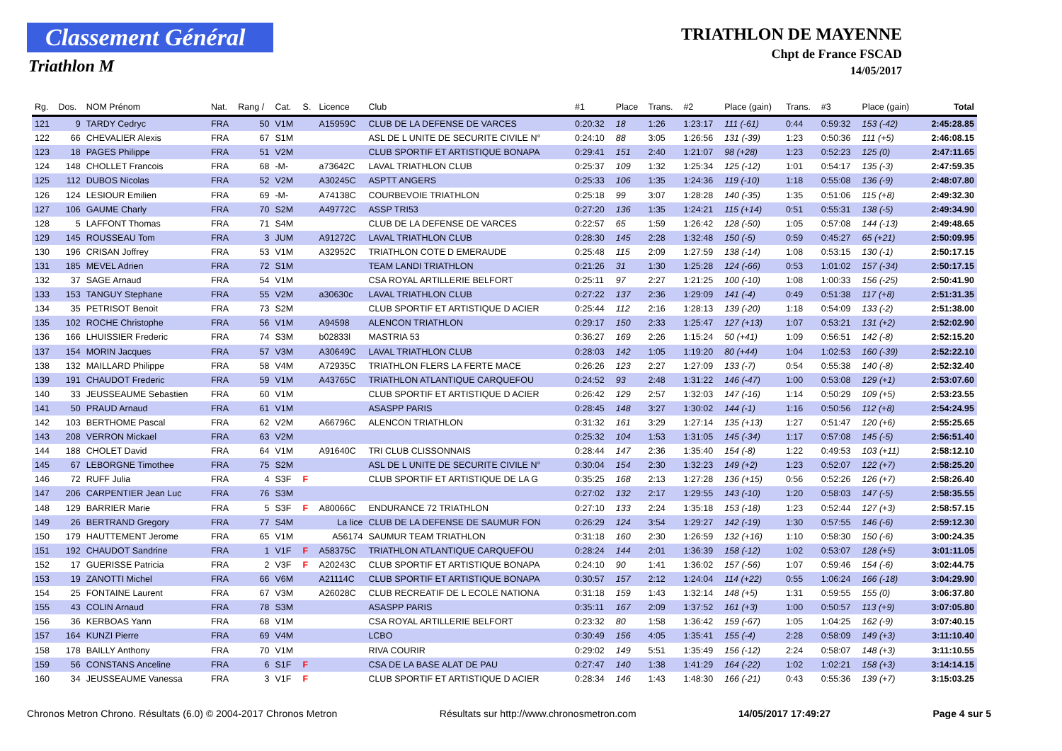Classement Général
Triathlon M
TRIATHLON DE MAYENNE
Chpt de France FSCAD
14/05/2017
| Rg. | Dos. | NOM Prénom | Nat. | Rang / | Cat. | S. | Licence | Club | #1 | Place | Trans. | #2 | Place (gain) | Trans. | #3 | Place (gain) | Total |
| --- | --- | --- | --- | --- | --- | --- | --- | --- | --- | --- | --- | --- | --- | --- | --- | --- | --- |
| 121 | 9 | TARDY Cedryc | FRA | 50 | V1M | | A15959C | CLUB DE LA DEFENSE DE VARCES | 0:20:32 | 18 | 1:26 | 1:23:17 | 111 (-61) | 0:44 | 0:59:32 | 153 (-42) | 2:45:28.85 |
| 122 | 66 | CHEVALIER Alexis | FRA | 67 | S1M | | | ASL DE L UNITE DE SECURITE CIVILE N° | 0:24:10 | 88 | 3:05 | 1:26:56 | 131 (-39) | 1:23 | 0:50:36 | 111 (+5) | 2:46:08.15 |
| 123 | 18 | PAGES Philippe | FRA | 51 | V2M | | | CLUB SPORTIF ET ARTISTIQUE BONAPA | 0:29:41 | 151 | 2:40 | 1:21:07 | 98 (+28) | 1:23 | 0:52:23 | 125 (0) | 2:47:11.65 |
| 124 | 148 | CHOLLET Francois | FRA | 68 | -M- | | a73642C | LAVAL TRIATHLON CLUB | 0:25:37 | 109 | 1:32 | 1:25:34 | 125 (-12) | 1:01 | 0:54:17 | 135 (-3) | 2:47:59.35 |
| 125 | 112 | DUBOS Nicolas | FRA | 52 | V2M | | A30245C | ASPTT ANGERS | 0:25:33 | 106 | 1:35 | 1:24:36 | 119 (-10) | 1:18 | 0:55:08 | 136 (-9) | 2:48:07.80 |
| 126 | 124 | LESIOUR Emilien | FRA | 69 | -M- | | A74138C | COURBEVOIE TRIATHLON | 0:25:18 | 99 | 3:07 | 1:28:28 | 140 (-35) | 1:35 | 0:51:06 | 115 (+8) | 2:49:32.30 |
| 127 | 106 | GAUME Charly | FRA | 70 | S2M | | A49772C | ASSP TRI53 | 0:27:20 | 136 | 1:35 | 1:24:21 | 115 (+14) | 0:51 | 0:55:31 | 138 (-5) | 2:49:34.90 |
| 128 | 5 | LAFFONT Thomas | FRA | 71 | S4M | | | CLUB DE LA DEFENSE DE VARCES | 0:22:57 | 65 | 1:59 | 1:26:42 | 128 (-50) | 1:05 | 0:57:08 | 144 (-13) | 2:49:48.65 |
| 129 | 145 | ROUSSEAU Tom | FRA | 3 | JUM | | A91272C | LAVAL TRIATHLON CLUB | 0:28:30 | 145 | 2:28 | 1:32:48 | 150 (-5) | 0:59 | 0:45:27 | 65 (+21) | 2:50:09.95 |
| 130 | 196 | CRISAN Joffrey | FRA | 53 | V1M | | A32952C | TRIATHLON COTE D EMERAUDE | 0:25:48 | 115 | 2:09 | 1:27:59 | 138 (-14) | 1:08 | 0:53:15 | 130 (-1) | 2:50:17.15 |
| 131 | 185 | MEVEL Adrien | FRA | 72 | S1M | | | TEAM LANDI TRIATHLON | 0:21:26 | 31 | 1:30 | 1:25:28 | 124 (-66) | 0:53 | 1:01:02 | 157 (-34) | 2:50:17.15 |
| 132 | 37 | SAGE Arnaud | FRA | 54 | V1M | | | CSA ROYAL ARTILLERIE BELFORT | 0:25:11 | 97 | 2:27 | 1:21:25 | 100 (-10) | 1:08 | 1:00:33 | 156 (-25) | 2:50:41.90 |
| 133 | 153 | TANGUY Stephane | FRA | 55 | V2M | | a30630c | LAVAL TRIATHLON CLUB | 0:27:22 | 137 | 2:36 | 1:29:09 | 141 (-4) | 0:49 | 0:51:38 | 117 (+8) | 2:51:31.35 |
| 134 | 35 | PETRISOT Benoit | FRA | 73 | S2M | | | CLUB SPORTIF ET ARTISTIQUE D ACIER | 0:25:44 | 112 | 2:16 | 1:28:13 | 139 (-20) | 1:18 | 0:54:09 | 133 (-2) | 2:51:38.00 |
| 135 | 102 | ROCHE Christophe | FRA | 56 | V1M | | A94598 | ALENCON TRIATHLON | 0:29:17 | 150 | 2:33 | 1:25:47 | 127 (+13) | 1:07 | 0:53:21 | 131 (+2) | 2:52:02.90 |
| 136 | 166 | LHUISSIER Frederic | FRA | 74 | S3M | | b02833l | MASTRIA 53 | 0:36:27 | 169 | 2:26 | 1:15:24 | 50 (+41) | 1:09 | 0:56:51 | 142 (-8) | 2:52:15.20 |
| 137 | 154 | MORIN Jacques | FRA | 57 | V3M | | A30649C | LAVAL TRIATHLON CLUB | 0:28:03 | 142 | 1:05 | 1:19:20 | 80 (+44) | 1:04 | 1:02:53 | 160 (-39) | 2:52:22.10 |
| 138 | 132 | MAILLARD Philippe | FRA | 58 | V4M | | A72935C | TRIATHLON FLERS LA FERTE MACE | 0:26:26 | 123 | 2:27 | 1:27:09 | 133 (-7) | 0:54 | 0:55:38 | 140 (-8) | 2:52:32.40 |
| 139 | 191 | CHAUDOT Frederic | FRA | 59 | V1M | | A43765C | TRIATHLON ATLANTIQUE CARQUEFOU | 0:24:52 | 93 | 2:48 | 1:31:22 | 146 (-47) | 1:00 | 0:53:08 | 129 (+1) | 2:53:07.60 |
| 140 | 33 | JEUSSEAUME Sebastien | FRA | 60 | V1M | | | CLUB SPORTIF ET ARTISTIQUE D ACIER | 0:26:42 | 129 | 2:57 | 1:32:03 | 147 (-16) | 1:14 | 0:50:29 | 109 (+5) | 2:53:23.55 |
| 141 | 50 | PRAUD Arnaud | FRA | 61 | V1M | | | ASASPP PARIS | 0:28:45 | 148 | 3:27 | 1:30:02 | 144 (-1) | 1:16 | 0:50:56 | 112 (+8) | 2:54:24.95 |
| 142 | 103 | BERTHOME Pascal | FRA | 62 | V2M | | A66796C | ALENCON TRIATHLON | 0:31:32 | 161 | 3:29 | 1:27:14 | 135 (+13) | 1:27 | 0:51:47 | 120 (+6) | 2:55:25.65 |
| 143 | 208 | VERRON Mickael | FRA | 63 | V2M | | | | 0:25:32 | 104 | 1:53 | 1:31:05 | 145 (-34) | 1:17 | 0:57:08 | 145 (-5) | 2:56:51.40 |
| 144 | 188 | CHOLET David | FRA | 64 | V1M | | A91640C | TRI CLUB CLISSONNAIS | 0:28:44 | 147 | 2:36 | 1:35:40 | 154 (-8) | 1:22 | 0:49:53 | 103 (+11) | 2:58:12.10 |
| 145 | 67 | LEBORGNE Timothee | FRA | 75 | S2M | | | ASL DE L UNITE DE SECURITE CIVILE N° | 0:30:04 | 154 | 2:30 | 1:32:23 | 149 (+2) | 1:23 | 0:52:07 | 122 (+7) | 2:58:25.20 |
| 146 | 72 | RUFF Julia | FRA | 4 | S3F | F | | CLUB SPORTIF ET ARTISTIQUE DE LA G | 0:35:25 | 168 | 2:13 | 1:27:28 | 136 (+15) | 0:56 | 0:52:26 | 126 (+7) | 2:58:26.40 |
| 147 | 206 | CARPENTIER Jean Luc | FRA | 76 | S3M | | | | 0:27:02 | 132 | 2:17 | 1:29:55 | 143 (-10) | 1:20 | 0:58:03 | 147 (-5) | 2:58:35.55 |
| 148 | 129 | BARRIER Marie | FRA | 5 | S3F | F | A80066C | ENDURANCE 72 TRIATHLON | 0:27:10 | 133 | 2:24 | 1:35:18 | 153 (-18) | 1:23 | 0:52:44 | 127 (+3) | 2:58:57.15 |
| 149 | 26 | BERTRAND Gregory | FRA | 77 | S4M | | La lice | CLUB DE LA DEFENSE DE SAUMUR FON | 0:26:29 | 124 | 3:54 | 1:29:27 | 142 (-19) | 1:30 | 0:57:55 | 146 (-6) | 2:59:12.30 |
| 150 | 179 | HAUTTEMENT Jerome | FRA | 65 | V1M | | A56174 | SAUMUR TEAM TRIATHLON | 0:31:18 | 160 | 2:30 | 1:26:59 | 132 (+16) | 1:10 | 0:58:30 | 150 (-6) | 3:00:24.35 |
| 151 | 192 | CHAUDOT Sandrine | FRA | 1 | V1F | F | A58375C | TRIATHLON ATLANTIQUE CARQUEFOU | 0:28:24 | 144 | 2:01 | 1:36:39 | 158 (-12) | 1:02 | 0:53:07 | 128 (+5) | 3:01:11.05 |
| 152 | 17 | GUERISSE Patricia | FRA | 2 | V3F | F | A20243C | CLUB SPORTIF ET ARTISTIQUE BONAPA | 0:24:10 | 90 | 1:41 | 1:36:02 | 157 (-56) | 1:07 | 0:59:46 | 154 (-6) | 3:02:44.75 |
| 153 | 19 | ZANOTTI Michel | FRA | 66 | V6M | | A21114C | CLUB SPORTIF ET ARTISTIQUE BONAPA | 0:30:57 | 157 | 2:12 | 1:24:04 | 114 (+22) | 0:55 | 1:06:24 | 166 (-18) | 3:04:29.90 |
| 154 | 25 | FONTAINE Laurent | FRA | 67 | V3M | | A26028C | CLUB RECREATIF DE L ECOLE NATIONA | 0:31:18 | 159 | 1:43 | 1:32:14 | 148 (+5) | 1:31 | 0:59:55 | 155 (0) | 3:06:37.80 |
| 155 | 43 | COLIN Arnaud | FRA | 78 | S3M | | | ASASPP PARIS | 0:35:11 | 167 | 2:09 | 1:37:52 | 161 (+3) | 1:00 | 0:50:57 | 113 (+9) | 3:07:05.80 |
| 156 | 36 | KERBOAS Yann | FRA | 68 | V1M | | | CSA ROYAL ARTILLERIE BELFORT | 0:23:32 | 80 | 1:58 | 1:36:42 | 159 (-67) | 1:05 | 1:04:25 | 162 (-9) | 3:07:40.15 |
| 157 | 164 | KUNZI Pierre | FRA | 69 | V4M | | | LCBO | 0:30:49 | 156 | 4:05 | 1:35:41 | 155 (-4) | 2:28 | 0:58:09 | 149 (+3) | 3:11:10.40 |
| 158 | 178 | BAILLY Anthony | FRA | 70 | V1M | | | RIVA COURIR | 0:29:02 | 149 | 5:51 | 1:35:49 | 156 (-12) | 2:24 | 0:58:07 | 148 (+3) | 3:11:10.55 |
| 159 | 56 | CONSTANS Anceline | FRA | 6 | S1F | F | | CSA DE LA BASE ALAT DE PAU | 0:27:47 | 140 | 1:38 | 1:41:29 | 164 (-22) | 1:02 | 1:02:21 | 158 (+3) | 3:14:14.15 |
| 160 | 34 | JEUSSEAUME Vanessa | FRA | 3 | V1F | F | | CLUB SPORTIF ET ARTISTIQUE D ACIER | 0:28:34 | 146 | 1:43 | 1:48:30 | 166 (-21) | 0:43 | 0:55:36 | 139 (+7) | 3:15:03.25 |
Chronos Metron Chrono. Résultats (6.0) © 2004-2017 Chronos Metron Résultats sur http://www.chronosmetron.com 14/05/2017 17:49:27 Page 4 sur 5